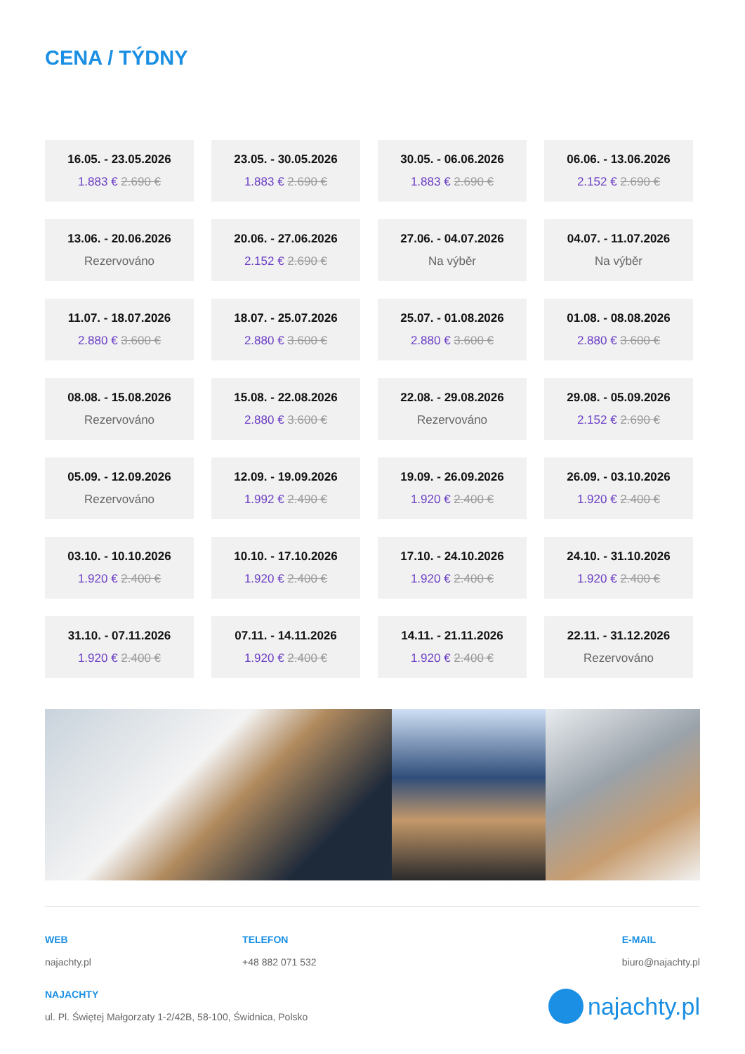CENA / TÝDNY
16.05. - 23.05.2026
1.883 € 2.690 €
23.05. - 30.05.2026
1.883 € 2.690 €
30.05. - 06.06.2026
1.883 € 2.690 €
06.06. - 13.06.2026
2.152 € 2.690 €
13.06. - 20.06.2026
Rezervováno
20.06. - 27.06.2026
2.152 € 2.690 €
27.06. - 04.07.2026
Na výběr
04.07. - 11.07.2026
Na výběr
11.07. - 18.07.2026
2.880 € 3.600 €
18.07. - 25.07.2026
2.880 € 3.600 €
25.07. - 01.08.2026
2.880 € 3.600 €
01.08. - 08.08.2026
2.880 € 3.600 €
08.08. - 15.08.2026
Rezervováno
15.08. - 22.08.2026
2.880 € 3.600 €
22.08. - 29.08.2026
Rezervováno
29.08. - 05.09.2026
2.152 € 2.690 €
05.09. - 12.09.2026
Rezervováno
12.09. - 19.09.2026
1.992 € 2.490 €
19.09. - 26.09.2026
1.920 € 2.400 €
26.09. - 03.10.2026
1.920 € 2.400 €
03.10. - 10.10.2026
1.920 € 2.400 €
10.10. - 17.10.2026
1.920 € 2.400 €
17.10. - 24.10.2026
1.920 € 2.400 €
24.10. - 31.10.2026
1.920 € 2.400 €
31.10. - 07.11.2026
1.920 € 2.400 €
07.11. - 14.11.2026
1.920 € 2.400 €
14.11. - 21.11.2026
1.920 € 2.400 €
22.11. - 31.12.2026
Rezervováno
WEB
najachty.pl
TELEFON
+48 882 071 532
E-MAIL
biuro@najachty.pl
NAJACHTY
ul. Pl. Świętej Małgorzaty 1-2/42B, 58-100, Świdnica, Polsko
najachty.pl